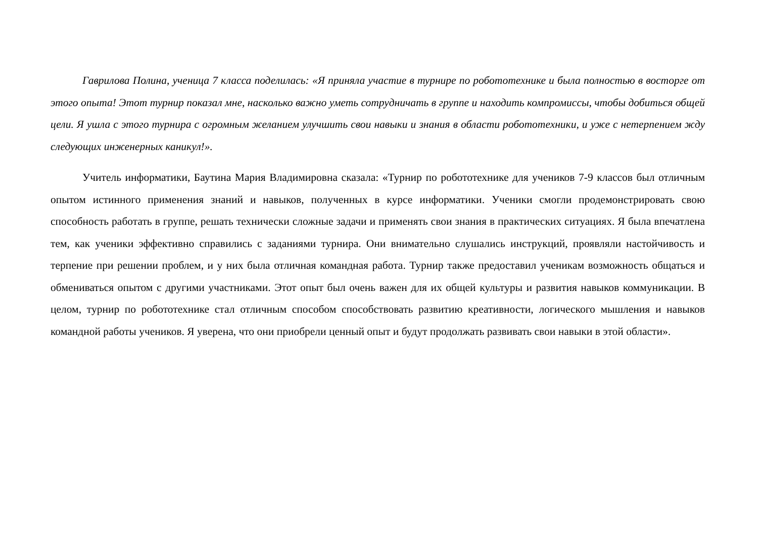Гаврилова Полина, ученица 7 класса поделилась: «Я приняла участие в турнире по робототехнике и была полностью в восторге от этого опыта! Этот турнир показал мне, насколько важно уметь сотрудничать в группе и находить компромиссы, чтобы добиться общей цели. Я ушла с этого турнира с огромным желанием улучшить свои навыки и знания в области робототехники, и уже с нетерпением жду следующих инженерных каникул!».
Учитель информатики, Баутина Мария Владимировна сказала: «Турнир по робототехнике для учеников 7-9 классов был отличным опытом истинного применения знаний и навыков, полученных в курсе информатики. Ученики смогли продемонстрировать свою способность работать в группе, решать технически сложные задачи и применять свои знания в практических ситуациях. Я была впечатлена тем, как ученики эффективно справились с заданиями турнира. Они внимательно слушались инструкций, проявляли настойчивость и терпение при решении проблем, и у них была отличная командная работа. Турнир также предоставил ученикам возможность общаться и обмениваться опытом с другими участниками. Этот опыт был очень важен для их общей культуры и развития навыков коммуникации. В целом, турнир по робототехнике стал отличным способом способствовать развитию креативности, логического мышления и навыков командной работы учеников. Я уверена, что они приобрели ценный опыт и будут продолжать развивать свои навыки в этой области».